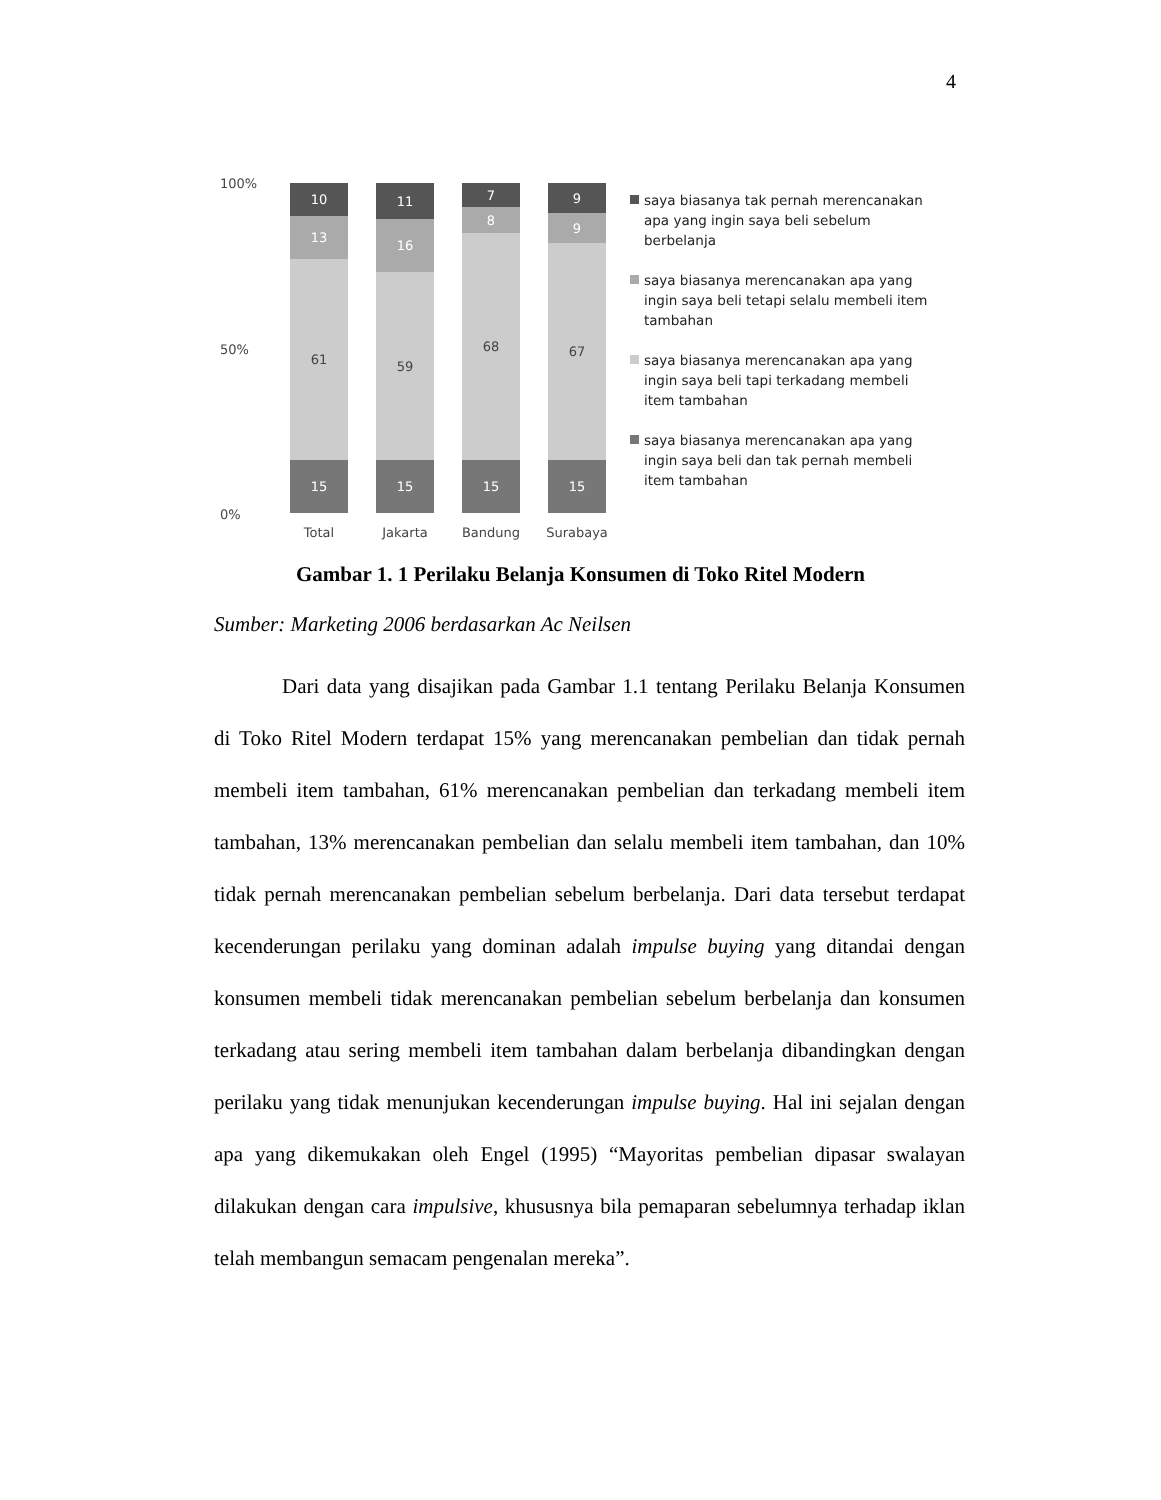4
100%
50%
0%
10
13
61
15
11
16
59
15
7
8
68
15
9
9
67
15
Total Jakarta Bandung Surabaya
saya biasanya tak pernah merencanakan apa yang ingin saya beli sebelum berbelanja
saya biasanya merencanakan apa yang ingin saya beli tetapi selalu membeli item tambahan
saya biasanya merencanakan apa yang ingin saya beli tapi terkadang membeli item tambahan
saya biasanya merencanakan apa yang ingin saya beli dan tak pernah membeli item tambahan
Gambar 1. 1 Perilaku Belanja Konsumen di Toko Ritel Modern
Sumber: Marketing 2006 berdasarkan Ac Neilsen
Dari data yang disajikan pada Gambar 1.1 tentang Perilaku Belanja Konsumen di Toko Ritel Modern terdapat 15% yang merencanakan pembelian dan tidak pernah membeli item tambahan, 61% merencanakan pembelian dan terkadang membeli item tambahan, 13% merencanakan pembelian dan selalu membeli item tambahan, dan 10% tidak pernah merencanakan pembelian sebelum berbelanja. Dari data tersebut terdapat kecenderungan perilaku yang dominan adalah impulse buying yang ditandai dengan konsumen membeli tidak merencanakan pembelian sebelum berbelanja dan konsumen terkadang atau sering membeli item tambahan dalam berbelanja dibandingkan dengan perilaku yang tidak menunjukan kecenderungan impulse buying. Hal ini sejalan dengan apa yang dikemukakan oleh Engel (1995) “Mayoritas pembelian dipasar swalayan dilakukan dengan cara impulsive, khususnya bila pemaparan sebelumnya terhadap iklan telah membangun semacam pengenalan mereka”.